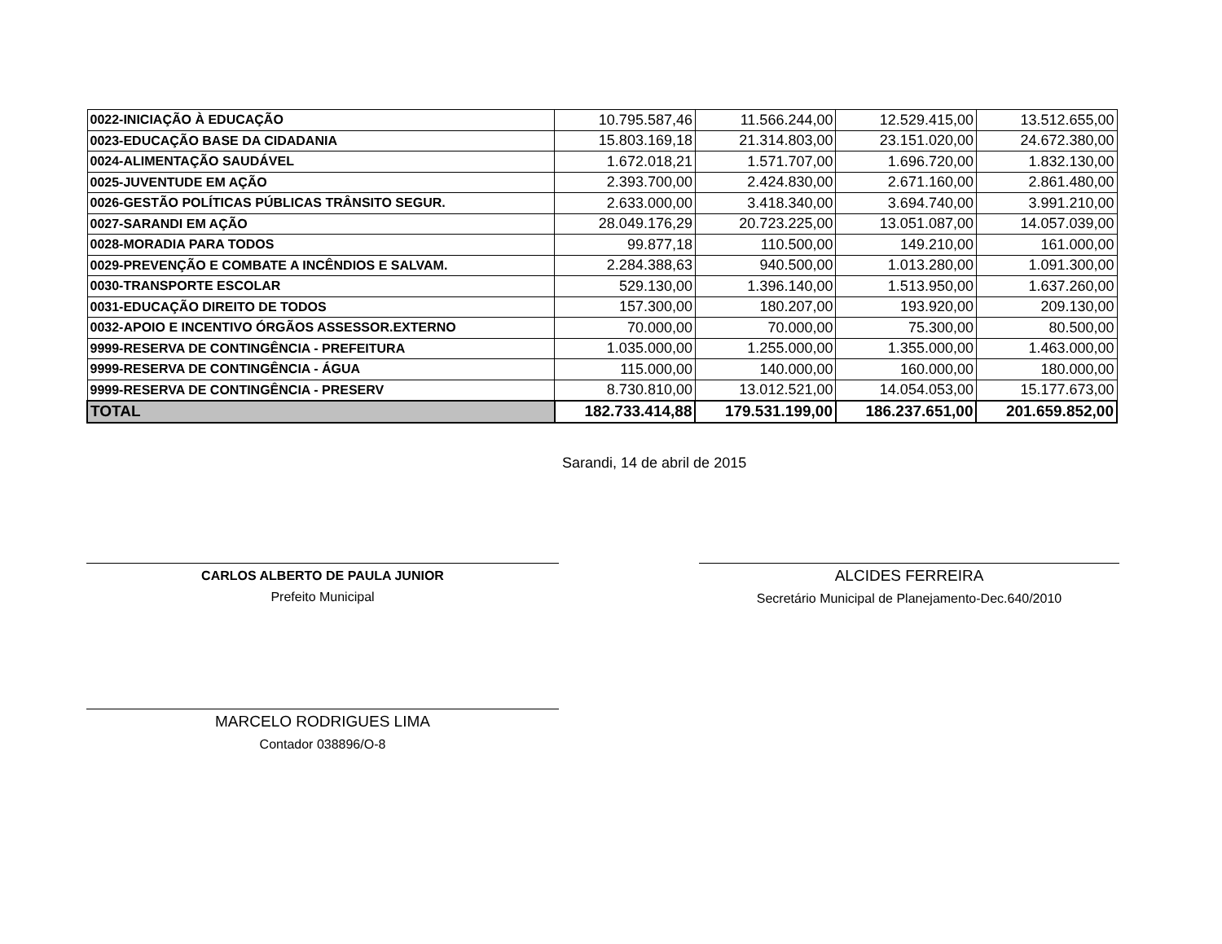| 0022-INICIAÇÃO À EDUCAÇÃO | 10.795.587,46 | 11.566.244,00 | 12.529.415,00 | 13.512.655,00 |
| 0023-EDUCAÇÃO BASE DA CIDADANIA | 15.803.169,18 | 21.314.803,00 | 23.151.020,00 | 24.672.380,00 |
| 0024-ALIMENTAÇÃO SAUDÁVEL | 1.672.018,21 | 1.571.707,00 | 1.696.720,00 | 1.832.130,00 |
| 0025-JUVENTUDE EM AÇÃO | 2.393.700,00 | 2.424.830,00 | 2.671.160,00 | 2.861.480,00 |
| 0026-GESTÃO POLÍTICAS PÚBLICAS TRÂNSITO SEGUR. | 2.633.000,00 | 3.418.340,00 | 3.694.740,00 | 3.991.210,00 |
| 0027-SARANDI EM AÇÃO | 28.049.176,29 | 20.723.225,00 | 13.051.087,00 | 14.057.039,00 |
| 0028-MORADIA PARA TODOS | 99.877,18 | 110.500,00 | 149.210,00 | 161.000,00 |
| 0029-PREVENÇÃO E COMBATE A INCÊNDIOS E SALVAM. | 2.284.388,63 | 940.500,00 | 1.013.280,00 | 1.091.300,00 |
| 0030-TRANSPORTE ESCOLAR | 529.130,00 | 1.396.140,00 | 1.513.950,00 | 1.637.260,00 |
| 0031-EDUCAÇÃO DIREITO DE TODOS | 157.300,00 | 180.207,00 | 193.920,00 | 209.130,00 |
| 0032-APOIO E INCENTIVO ÓRGÃOS ASSESSOR.EXTERNO | 70.000,00 | 70.000,00 | 75.300,00 | 80.500,00 |
| 9999-RESERVA DE CONTINGÊNCIA - PREFEITURA | 1.035.000,00 | 1.255.000,00 | 1.355.000,00 | 1.463.000,00 |
| 9999-RESERVA DE CONTINGÊNCIA - ÁGUA | 115.000,00 | 140.000,00 | 160.000,00 | 180.000,00 |
| 9999-RESERVA DE CONTINGÊNCIA - PRESERV | 8.730.810,00 | 13.012.521,00 | 14.054.053,00 | 15.177.673,00 |
| TOTAL | 182.733.414,88 | 179.531.199,00 | 186.237.651,00 | 201.659.852,00 |
Sarandi, 14 de abril de 2015
CARLOS ALBERTO DE PAULA JUNIOR
Prefeito Municipal
ALCIDES FERREIRA
Secretário Municipal de Planejamento-Dec.640/2010
MARCELO RODRIGUES LIMA
Contador 038896/O-8